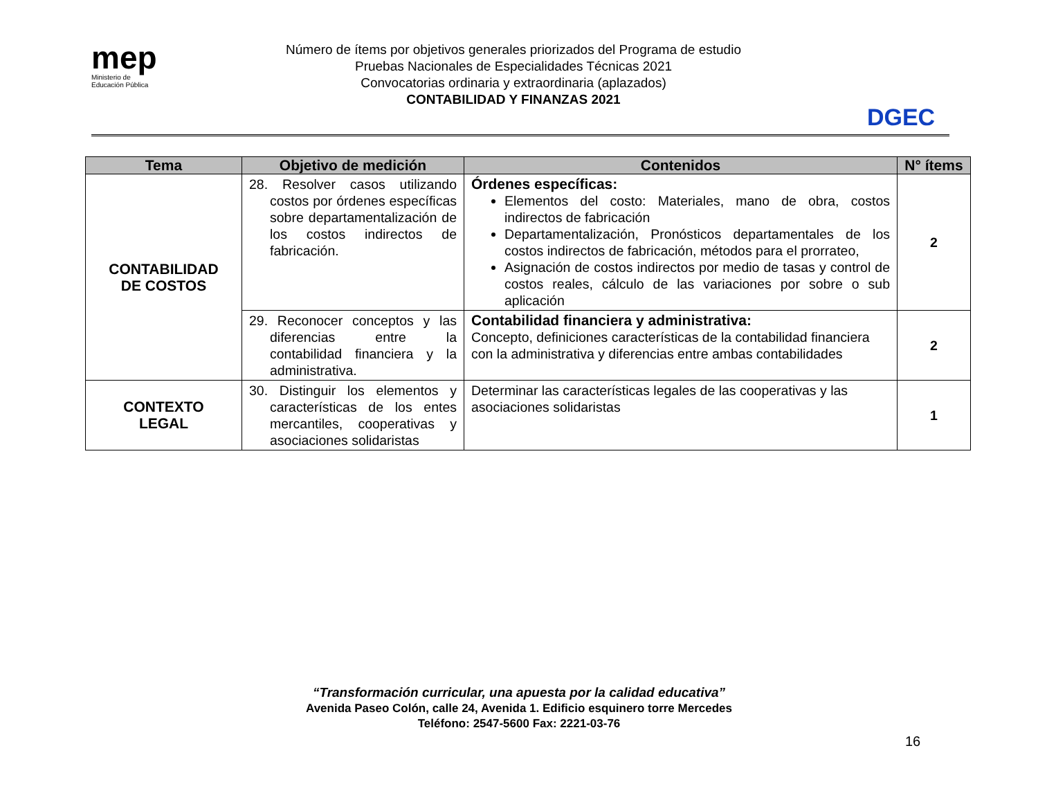mep
Ministerio de
Educación Pública
Número de ítems por objetivos generales priorizados del Programa de estudio
Pruebas Nacionales de Especialidades Técnicas 2021
Convocatorias ordinaria y extraordinaria (aplazados)
CONTABILIDAD Y FINANZAS 2021
DGEC
| Tema | Objetivo de medición | Contenidos | N° ítems |
| --- | --- | --- | --- |
| CONTABILIDAD DE COSTOS | 28. Resolver casos utilizando costos por órdenes específicas sobre departamentalización de los costos indirectos de fabricación. | Órdenes específicas: Elementos del costo: Materiales, mano de obra, costos indirectos de fabricación Departamentalización, Pronósticos departamentales de los costos indirectos de fabricación, métodos para el prorrateo, Asignación de costos indirectos por medio de tasas y control de costos reales, cálculo de las variaciones por sobre o sub aplicación | 2 |
| | 29. Reconocer conceptos y las diferencias entre la contabilidad financiera y la administrativa. | Contabilidad financiera y administrativa: Concepto, definiciones características de la contabilidad financiera con la administrativa y diferencias entre ambas contabilidades | 2 |
| CONTEXTO LEGAL | 30. Distinguir los elementos y características de los entes mercantiles, cooperativas y asociaciones solidaristas | Determinar las características legales de las cooperativas y las asociaciones solidaristas | 1 |
“Transformación curricular, una apuesta por la calidad educativa”
Avenida Paseo Colón, calle 24, Avenida 1. Edificio esquinero torre Mercedes
Teléfono: 2547-5600 Fax: 2221-03-76
16